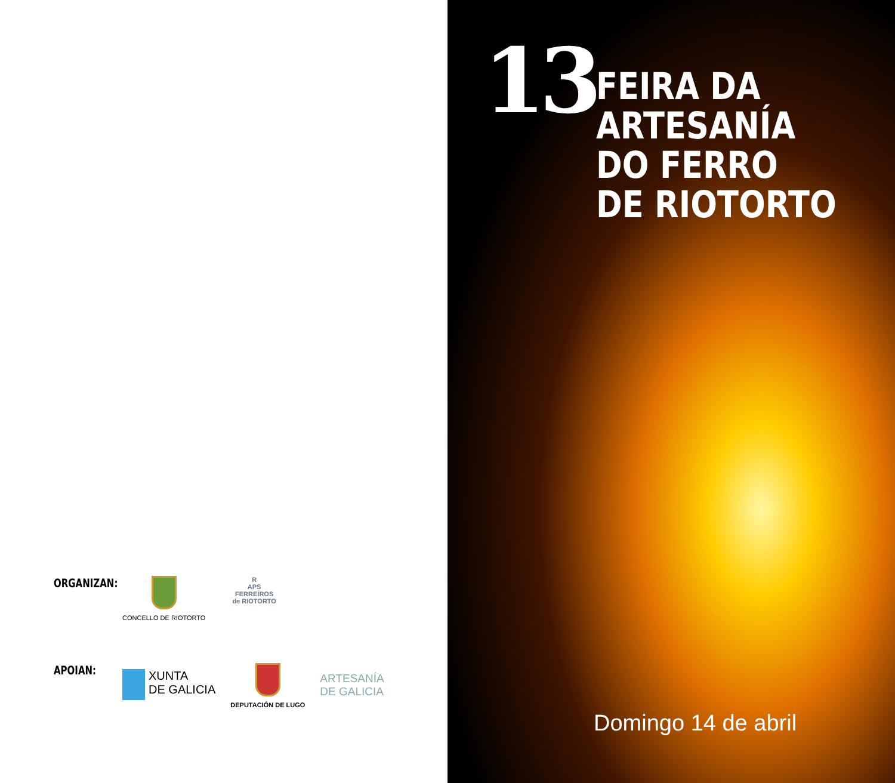ORGANIZAN:
CONCELLO DE RIOTORTO R
APS
FERREIROS
de RIOTORTO
APOIAN:
XUNTA
DE GALICIA
DEPUTACIÓN DE LUGO
ARTESANÍA
DE GALICIA
13
FEIRA DA
ARTESANÍA
DO FERRO
DE RIOTORTO
Domingo 14 de abril